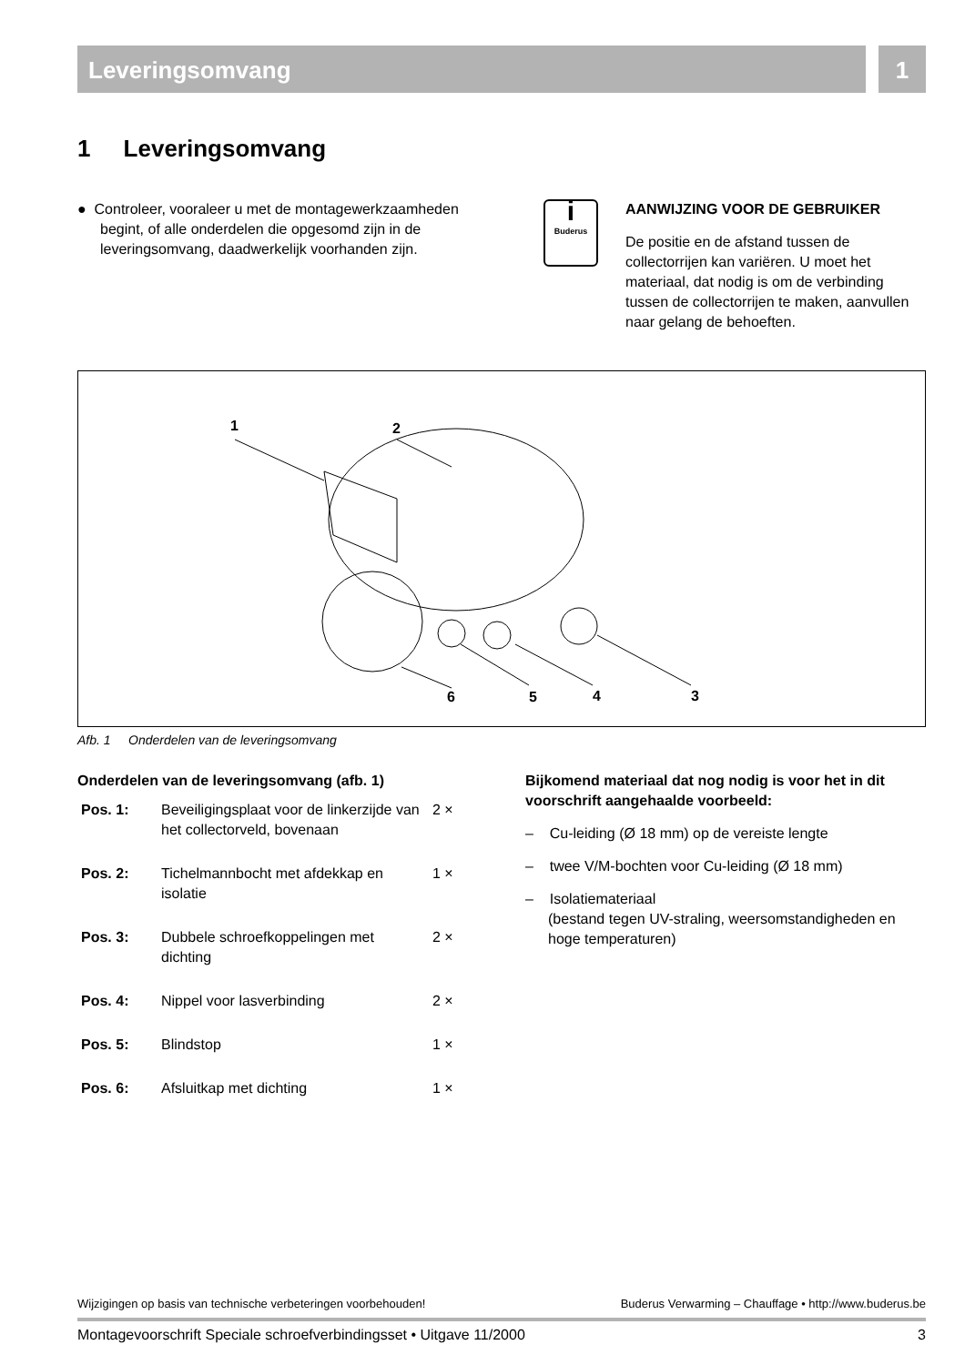Leveringsomvang 1
1 Leveringsomvang
● Controleer, vooraleer u met de montagewerkzaamheden begint, of alle onderdelen die opgesomd zijn in de leveringsomvang, daadwerkelijk voorhanden zijn.
i
Buderus
AANWIJZING VOOR DE GEBRUIKER
De positie en de afstand tussen de collectorrijen kan variëren. U moet het materiaal, dat nodig is om de verbinding tussen de collectorrijen te maken, aanvullen naar gelang de behoeften.
1
2
6
5
4
3
Afb. 1 Onderdelen van de leveringsomvang
Onderdelen van de leveringsomvang (afb. 1)
| Pos. 1: | Beveiligingsplaat voor de linkerzijde van het collectorveld, bovenaan | 2 × |
| Pos. 2: | Tichelmannbocht met afdekkap en isolatie | 1 × |
| Pos. 3: | Dubbele schroefkoppelingen met dichting | 2 × |
| Pos. 4: | Nippel voor lasverbinding | 2 × |
| Pos. 5: | Blindstop | 1 × |
| Pos. 6: | Afsluitkap met dichting | 1 × |
Bijkomend materiaal dat nog nodig is voor het in dit voorschrift aangehaalde voorbeeld:
– Cu-leiding (Ø 18 mm) op de vereiste lengte
– twee V/M-bochten voor Cu-leiding (Ø 18 mm)
– Isolatiemateriaal
(bestand tegen UV-straling, weersomstandigheden en hoge temperaturen)
Wijzigingen op basis van technische verbeteringen voorbehouden! Buderus Verwarming – Chauffage • http://www.buderus.be
Montagevoorschrift Speciale schroefverbindingsset • Uitgave 11/2000 3